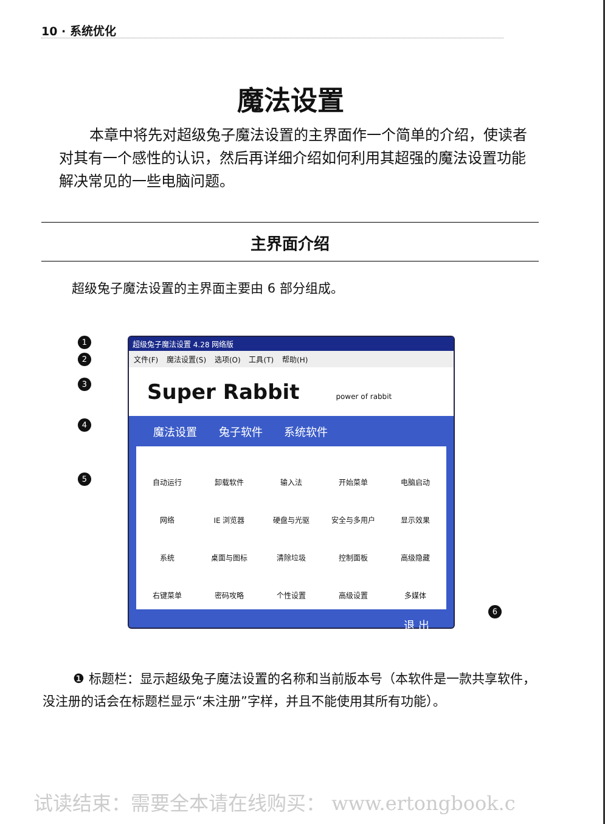10 · 系统优化
魔法设置
本章中将先对超级兔子魔法设置的主界面作一个简单的介绍，使读者对其有一个感性的认识，然后再详细介绍如何利用其超强的魔法设置功能解决常见的一些电脑问题。
主界面介绍
超级兔子魔法设置的主界面主要由 6 部分组成。
1
2
3
4
5
6
超级兔子魔法设置 4.28 网络版
文件(F) 魔法设置(S) 选项(O) 工具(T) 帮助(H)
Super Rabbit power of rabbit
魔法设置 兔子软件 系统软件
自动运行
卸载软件
输入法
开始菜单
电脑启动
网络
IE 浏览器
硬盘与光驱
安全与多用户
显示效果
系统
桌面与图标
清除垃圾
控制面板
高级隐藏
右键菜单
密码攻略
个性设置
高级设置
多媒体
退 出
❶ 标题栏：显示超级兔子魔法设置的名称和当前版本号（本软件是一款共享软件，没注册的话会在标题栏显示“未注册”字样，并且不能使用其所有功能）。
试读结束：需要全本请在线购买： www.ertongbook.c